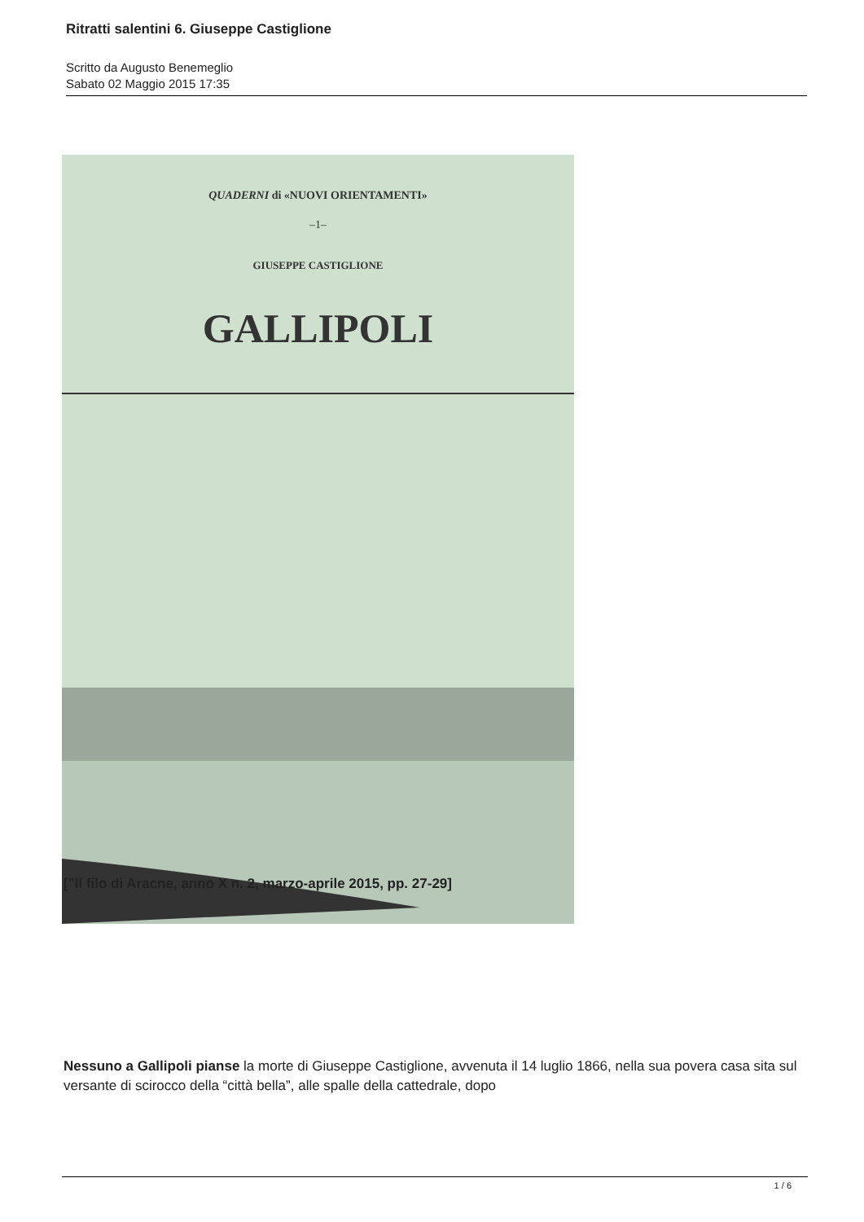Ritratti salentini 6. Giuseppe Castiglione
Scritto da Augusto Benemeglio
Sabato 02 Maggio 2015 17:35
QUADERNI di «NUOVI ORIENTAMENTI»
–1–
GIUSEPPE CASTIGLIONE
GALLIPOLI
["Il filo di Aracne, anno X n. 2, marzo-aprile 2015, pp. 27-29]
Nessuno a Gallipoli pianse la morte di Giuseppe Castiglione, avvenuta il 14 luglio 1866, nella sua povera casa sita sul versante di scirocco della “città bella”, alle spalle della cattedrale, dopo
1 / 6